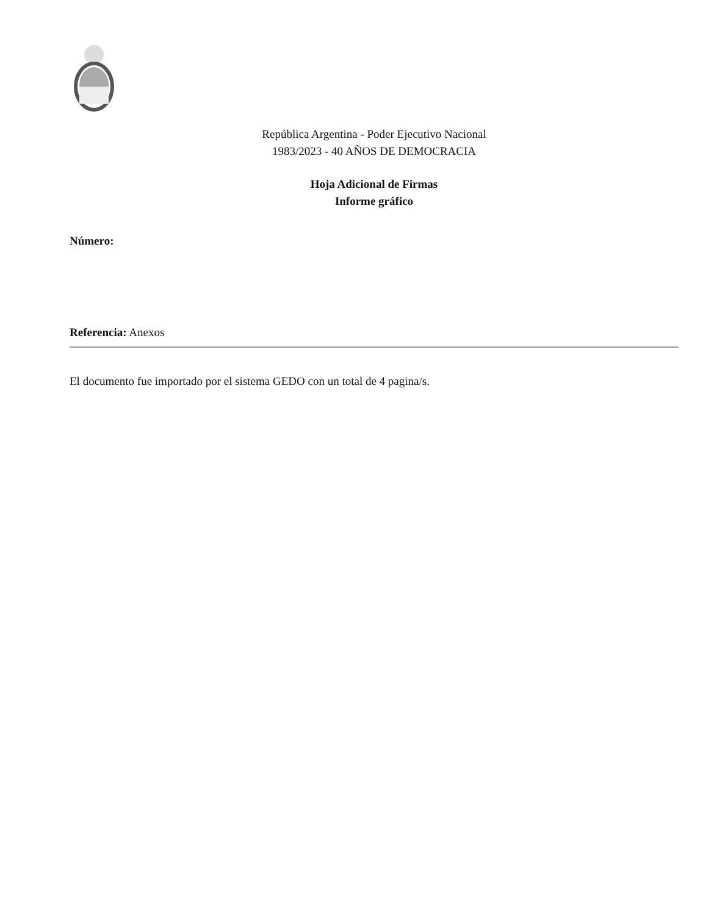República Argentina - Poder Ejecutivo Nacional
1983/2023 - 40 AÑOS DE DEMOCRACIA
Hoja Adicional de Firmas
Informe gráfico
Número:
Referencia: Anexos
El documento fue importado por el sistema GEDO con un total de 4 pagina/s.